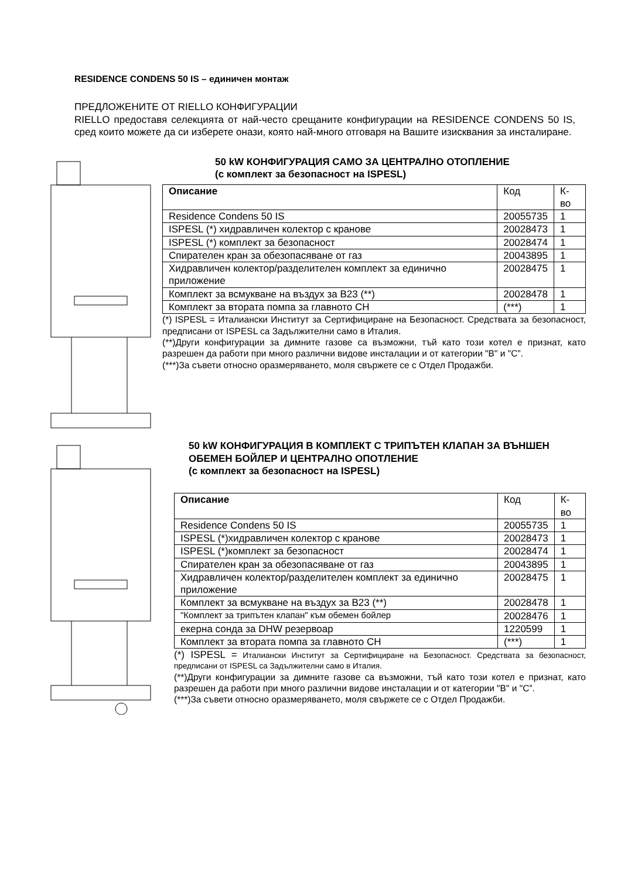RESIDENCE CONDENS 50 IS – единичен монтаж
ПРЕДЛОЖЕНИТЕ ОТ RIELLO КОНФИГУРАЦИИ
RIELLO предоставя селекцията от най-често срещаните конфигурации на RESIDENCE CONDENS 50 IS, сред които можете да си изберете онази, която най-много отговаря на Вашите изисквания за инсталиране.
50 kW КОНФИГУРАЦИЯ САМО ЗА ЦЕНТРАЛНО ОТОПЛЕНИЕ
(с комплект за безопасност на ISPESL)
| Описание | Код | К-во |
| --- | --- | --- |
| Residence Condens 50 IS | 20055735 | 1 |
| ISPESL (*) хидравличен колектор с кранове | 20028473 | 1 |
| ISPESL (*) комплект за безопасност | 20028474 | 1 |
| Спирателен кран за обезопасяване от газ | 20043895 | 1 |
| Хидравличен колектор/разделителен комплект за единично приложение | 20028475 | 1 |
| Комплект за всмукване на въздух за B23 (**) | 20028478 | 1 |
| Комплект за втората помпа за главното CH | (***) | 1 |
(*) ISPESL = Италиански Институт за Сертифициране на Безопасност. Средствата за безопасност, предписани от ISPESL са Задължителни само в Италия.
(**)Други конфигурации за димните газове са възможни, тъй като този котел е признат, като разрешен да работи при много различни видове инсталации и от категории "B" и "C”.
(***)За съвети относно оразмеряването, моля свържете се с Отдел Продажби.
50 kW КОНФИГУРАЦИЯ В КОМПЛЕКТ С ТРИПЪТЕН КЛАПАН ЗА ВЪНШЕН ОБЕМЕН БОЙЛЕР И ЦЕНТРАЛНО ОПОТЛЕНИЕ
(с комплект за безопасност на ISPESL)
| Описание | Код | К-во |
| --- | --- | --- |
| Residence Condens 50 IS | 20055735 | 1 |
| ISPESL (*)хидравличен колектор с кранове | 20028473 | 1 |
| ISPESL (*)комплект за безопасност | 20028474 | 1 |
| Спирателен кран за обезопасяване от газ | 20043895 | 1 |
| Хидравличен колектор/разделителен комплект за единично приложение | 20028475 | 1 |
| Комплект за всмукване на въздух за B23 (**) | 20028478 | 1 |
| "Комплект за трипътен клапан" към обемен бойлер | 20028476 | 1 |
| екерна сонда за DHW резервоар | 1220599 | 1 |
| Комплект за втората помпа за главното CH | (***) | 1 |
(*) ISPESL = Италиански Институт за Сертифициране на Безопасност. Средствата за безопасност, предписани от ISPESL са Задължителни само в Италия.
(**)Други конфигурации за димните газове са възможни, тъй като този котел е признат, като разрешен да работи при много различни видове инсталации и от категории "B" и "C”.
(***)За съвети относно оразмеряването, моля свържете се с Отдел Продажби.